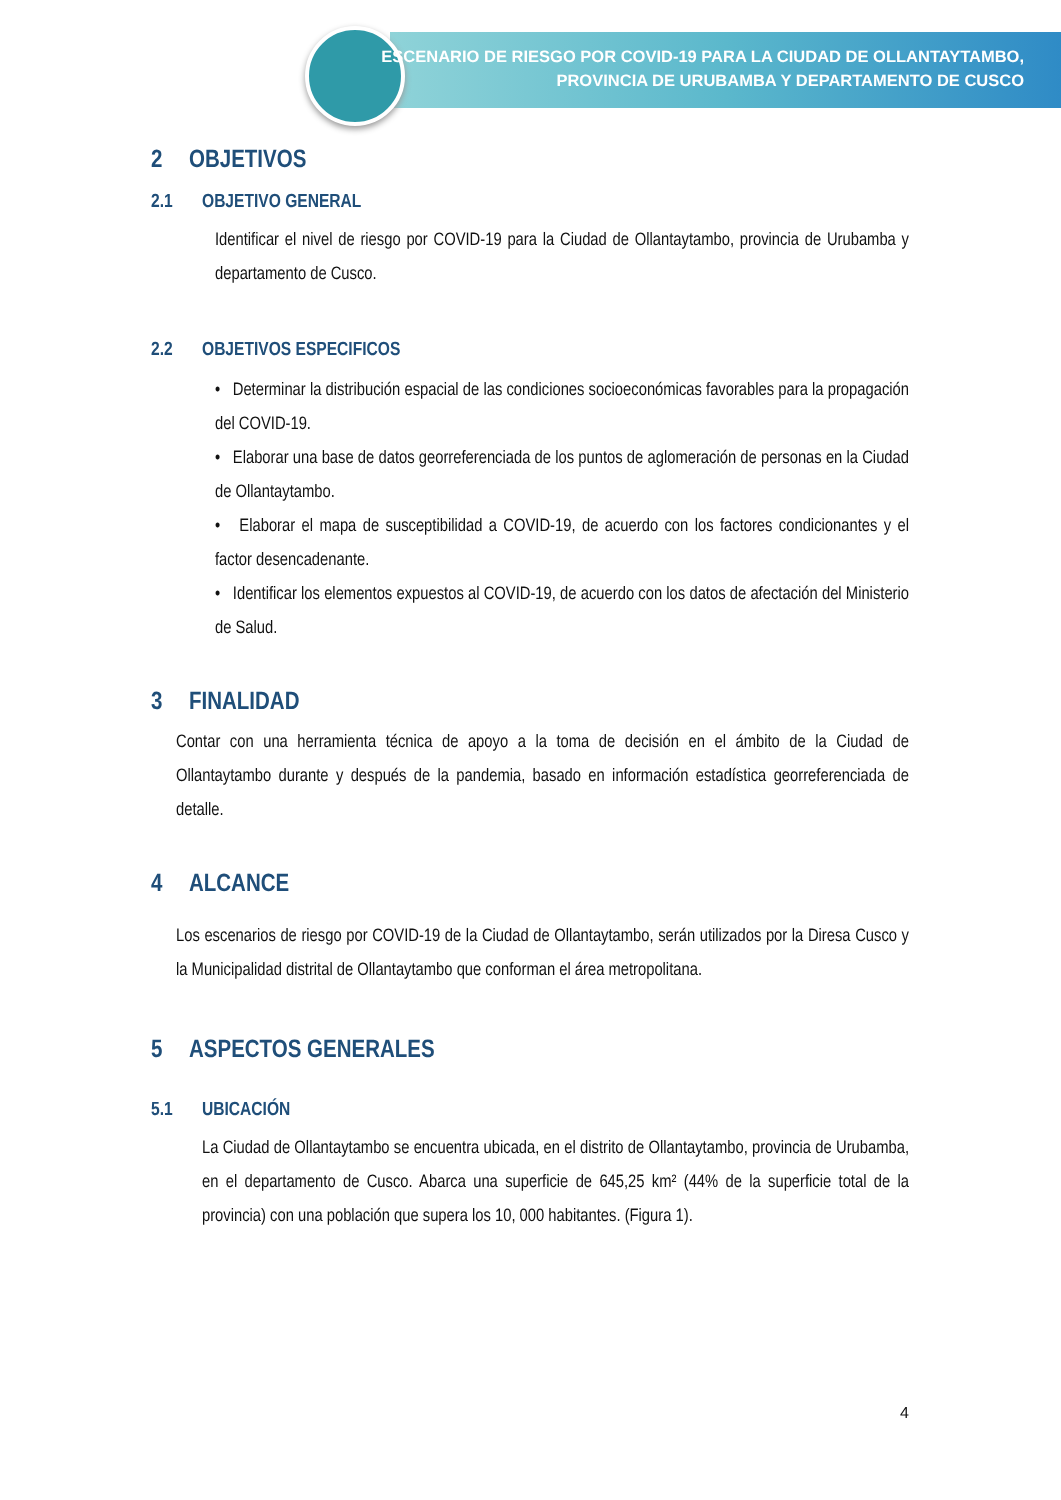ESCENARIO DE RIESGO POR COVID-19 PARA LA CIUDAD DE OLLANTAYTAMBO,
PROVINCIA DE URUBAMBA Y DEPARTAMENTO DE CUSCO
2 OBJETIVOS
2.1 OBJETIVO GENERAL
Identificar el nivel de riesgo por COVID-19 para la Ciudad de Ollantaytambo, provincia de Urubamba y departamento de Cusco.
2.2 OBJETIVOS ESPECIFICOS
• Determinar la distribución espacial de las condiciones socioeconómicas favorables para la propagación del COVID-19.
• Elaborar una base de datos georreferenciada de los puntos de aglomeración de personas en la Ciudad de Ollantaytambo.
• Elaborar el mapa de susceptibilidad a COVID-19, de acuerdo con los factores condicionantes y el factor desencadenante.
• Identificar los elementos expuestos al COVID-19, de acuerdo con los datos de afectación del Ministerio de Salud.
3 FINALIDAD
Contar con una herramienta técnica de apoyo a la toma de decisión en el ámbito de la Ciudad de Ollantaytambo durante y después de la pandemia, basado en información estadística georreferenciada de detalle.
4 ALCANCE
Los escenarios de riesgo por COVID-19 de la Ciudad de Ollantaytambo, serán utilizados por la Diresa Cusco y la Municipalidad distrital de Ollantaytambo que conforman el área metropolitana.
5 ASPECTOS GENERALES
5.1 UBICACIÓN
La Ciudad de Ollantaytambo se encuentra ubicada, en el distrito de Ollantaytambo, provincia de Urubamba, en el departamento de Cusco. Abarca una superficie de 645,25 km² (44% de la superficie total de la provincia) con una población que supera los 10, 000 habitantes. (Figura 1).
4